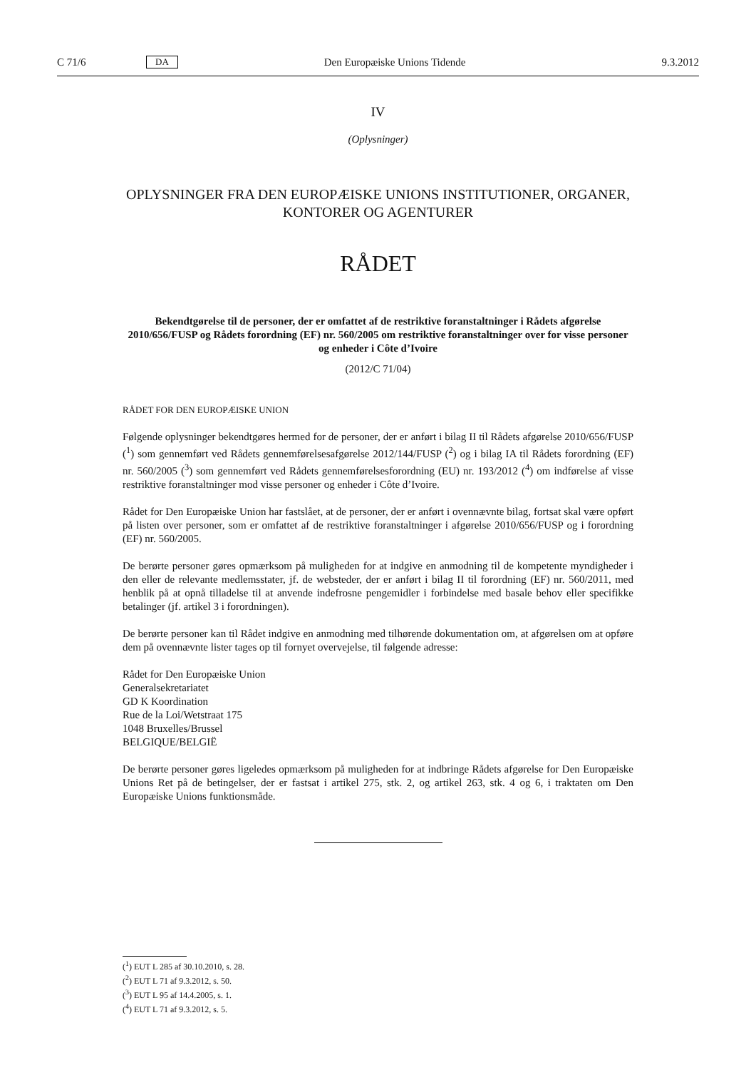C 71/6 DA Den Europæiske Unions Tidende 9.3.2012
IV
(Oplysninger)
OPLYSNINGER FRA DEN EUROPÆISKE UNIONS INSTITUTIONER, ORGANER, KONTORER OG AGENTURER
RÅDET
Bekendtgørelse til de personer, der er omfattet af de restriktive foranstaltninger i Rådets afgørelse 2010/656/FUSP og Rådets forordning (EF) nr. 560/2005 om restriktive foranstaltninger over for visse personer og enheder i Côte d’Ivoire
(2012/C 71/04)
RÅDET FOR DEN EUROPÆISKE UNION
Følgende oplysninger bekendtgøres hermed for de personer, der er anført i bilag II til Rådets afgørelse 2010/656/FUSP (<sup>1</sup>) som gennemført ved Rådets gennemførelsesafgørelse 2012/144/FUSP (<sup>2</sup>) og i bilag IA til Rådets forordning (EF) nr. 560/2005 (<sup>3</sup>) som gennemført ved Rådets gennemførelsesforordning (EU) nr. 193/2012 (<sup>4</sup>) om indførelse af visse restriktive foranstaltninger mod visse personer og enheder i Côte d’Ivoire.
Rådet for Den Europæiske Union har fastslået, at de personer, der er anført i ovennævnte bilag, fortsat skal være opført på listen over personer, som er omfattet af de restriktive foranstaltninger i afgørelse 2010/656/FUSP og i forordning (EF) nr. 560/2005.
De berørte personer gøres opmærksom på muligheden for at indgive en anmodning til de kompetente myndigheder i den eller de relevante medlemsstater, jf. de websteder, der er anført i bilag II til forordning (EF) nr. 560/2011, med henblik på at opnå tilladelse til at anvende indefrosne pengemidler i forbindelse med basale behov eller specifikke betalinger (jf. artikel 3 i forordningen).
De berørte personer kan til Rådet indgive en anmodning med tilhørende dokumentation om, at afgørelsen om at opføre dem på ovennævnte lister tages op til fornyet overvejelse, til følgende adresse:
Rådet for Den Europæiske Union
Generalsekretariatet
GD K Koordination
Rue de la Loi/Wetstraat 175
1048 Bruxelles/Brussel
BELGIQUE/BELGIË
De berørte personer gøres ligeledes opmærksom på muligheden for at indbringe Rådets afgørelse for Den Europæiske Unions Ret på de betingelser, der er fastsat i artikel 275, stk. 2, og artikel 263, stk. 4 og 6, i traktaten om Den Europæiske Unions funktionsmåde.
(<sup>1</sup>) EUT L 285 af 30.10.2010, s. 28.
(<sup>2</sup>) EUT L 71 af 9.3.2012, s. 50.
(<sup>3</sup>) EUT L 95 af 14.4.2005, s. 1.
(<sup>4</sup>) EUT L 71 af 9.3.2012, s. 5.